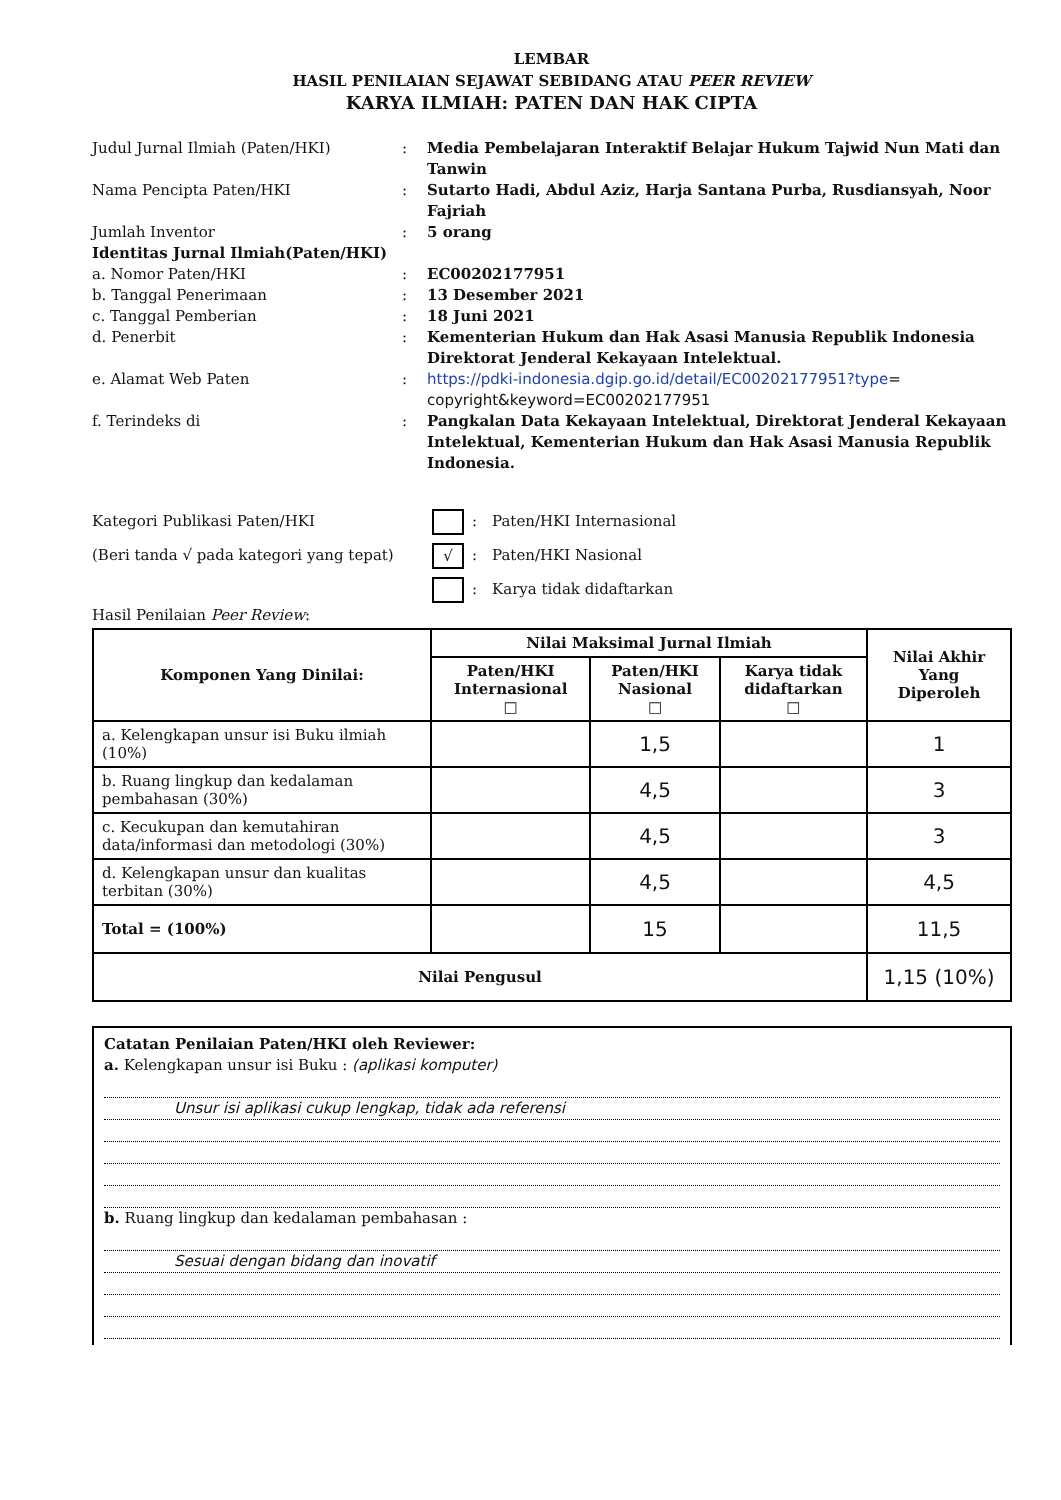LEMBAR
HASIL PENILAIAN SEJAWAT SEBIDANG ATAU PEER REVIEW
KARYA ILMIAH: PATEN DAN HAK CIPTA
Judul Jurnal Ilmiah (Paten/HKI)
:
Media Pembelajaran Interaktif Belajar Hukum Tajwid Nun Mati dan Tanwin
Nama Pencipta Paten/HKI
:
Sutarto Hadi, Abdul Aziz, Harja Santana Purba, Rusdiansyah, Noor Fajriah
Jumlah Inventor
:
5 orang
Identitas Jurnal Ilmiah(Paten/HKI)
a. Nomor Paten/HKI
:
EC00202177951
b. Tanggal Penerimaan
:
13 Desember 2021
c. Tanggal Pemberian
:
18 Juni 2021
d. Penerbit
:
Kementerian Hukum dan Hak Asasi Manusia Republik Indonesia Direktorat Jenderal Kekayaan Intelektual.
e. Alamat Web Paten
:
https://pdki-indonesia.dgip.go.id/detail/EC00202177951?type= copyright&keyword=EC00202177951
f. Terindeks di
:
Pangkalan Data Kekayaan Intelektual, Direktorat Jenderal Kekayaan Intelektual, Kementerian Hukum dan Hak Asasi Manusia Republik Indonesia.
Kategori Publikasi Paten/HKI
:
Paten/HKI Internasional
(Beri tanda √ pada kategori yang tepat)
√
:
Paten/HKI Nasional
:
Karya tidak didaftarkan
Hasil Penilaian Peer Review:
| Komponen Yang Dinilai: | Nilai Maksimal Jurnal Ilmiah | | | Nilai Akhir Yang Diperoleh |
| --- | --- | --- | --- | --- |
| | Paten/HKI Internasional □ | Paten/HKI Nasional □ | Karya tidak didaftarkan □ | |
| a. Kelengkapan unsur isi Buku ilmiah (10%) | | 1,5 | | 1 |
| b. Ruang lingkup dan kedalaman pembahasan (30%) | | 4,5 | | 3 |
| c. Kecukupan dan kemutahiran data/informasi dan metodologi (30%) | | 4,5 | | 3 |
| d. Kelengkapan unsur dan kualitas terbitan (30%) | | 4,5 | | 4,5 |
| Total = (100%) | | 15 | | 11,5 |
| Nilai Pengusul | | | | 1,15 (10%) |
Catatan Penilaian Paten/HKI oleh Reviewer:
a. Kelengkapan unsur isi Buku : (aplikasi komputer)
Unsur isi aplikasi cukup lengkap, tidak ada referensi
b. Ruang lingkup dan kedalaman pembahasan :
Sesuai dengan bidang dan inovatif